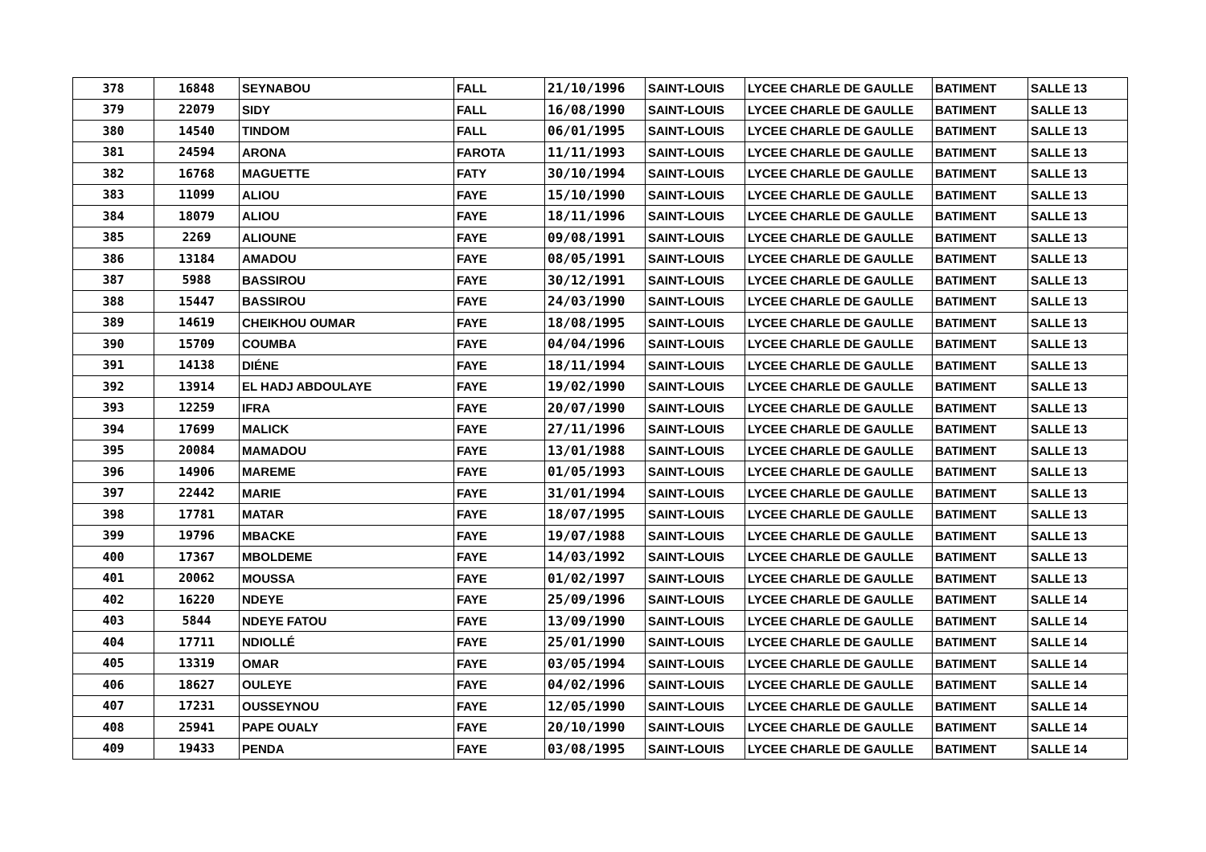| 378 | 16848 | SEYNABOU | FALL | 21/10/1996 | SAINT-LOUIS | LYCEE CHARLE DE GAULLE | BATIMENT | SALLE 13 |
| 379 | 22079 | SIDY | FALL | 16/08/1990 | SAINT-LOUIS | LYCEE CHARLE DE GAULLE | BATIMENT | SALLE 13 |
| 380 | 14540 | TINDOM | FALL | 06/01/1995 | SAINT-LOUIS | LYCEE CHARLE DE GAULLE | BATIMENT | SALLE 13 |
| 381 | 24594 | ARONA | FAROTA | 11/11/1993 | SAINT-LOUIS | LYCEE CHARLE DE GAULLE | BATIMENT | SALLE 13 |
| 382 | 16768 | MAGUETTE | FATY | 30/10/1994 | SAINT-LOUIS | LYCEE CHARLE DE GAULLE | BATIMENT | SALLE 13 |
| 383 | 11099 | ALIOU | FAYE | 15/10/1990 | SAINT-LOUIS | LYCEE CHARLE DE GAULLE | BATIMENT | SALLE 13 |
| 384 | 18079 | ALIOU | FAYE | 18/11/1996 | SAINT-LOUIS | LYCEE CHARLE DE GAULLE | BATIMENT | SALLE 13 |
| 385 | 2269 | ALIOUNE | FAYE | 09/08/1991 | SAINT-LOUIS | LYCEE CHARLE DE GAULLE | BATIMENT | SALLE 13 |
| 386 | 13184 | AMADOU | FAYE | 08/05/1991 | SAINT-LOUIS | LYCEE CHARLE DE GAULLE | BATIMENT | SALLE 13 |
| 387 | 5988 | BASSIROU | FAYE | 30/12/1991 | SAINT-LOUIS | LYCEE CHARLE DE GAULLE | BATIMENT | SALLE 13 |
| 388 | 15447 | BASSIROU | FAYE | 24/03/1990 | SAINT-LOUIS | LYCEE CHARLE DE GAULLE | BATIMENT | SALLE 13 |
| 389 | 14619 | CHEIKHOU OUMAR | FAYE | 18/08/1995 | SAINT-LOUIS | LYCEE CHARLE DE GAULLE | BATIMENT | SALLE 13 |
| 390 | 15709 | COUMBA | FAYE | 04/04/1996 | SAINT-LOUIS | LYCEE CHARLE DE GAULLE | BATIMENT | SALLE 13 |
| 391 | 14138 | DIÉNE | FAYE | 18/11/1994 | SAINT-LOUIS | LYCEE CHARLE DE GAULLE | BATIMENT | SALLE 13 |
| 392 | 13914 | EL HADJ ABDOULAYE | FAYE | 19/02/1990 | SAINT-LOUIS | LYCEE CHARLE DE GAULLE | BATIMENT | SALLE 13 |
| 393 | 12259 | IFRA | FAYE | 20/07/1990 | SAINT-LOUIS | LYCEE CHARLE DE GAULLE | BATIMENT | SALLE 13 |
| 394 | 17699 | MALICK | FAYE | 27/11/1996 | SAINT-LOUIS | LYCEE CHARLE DE GAULLE | BATIMENT | SALLE 13 |
| 395 | 20084 | MAMADOU | FAYE | 13/01/1988 | SAINT-LOUIS | LYCEE CHARLE DE GAULLE | BATIMENT | SALLE 13 |
| 396 | 14906 | MAREME | FAYE | 01/05/1993 | SAINT-LOUIS | LYCEE CHARLE DE GAULLE | BATIMENT | SALLE 13 |
| 397 | 22442 | MARIE | FAYE | 31/01/1994 | SAINT-LOUIS | LYCEE CHARLE DE GAULLE | BATIMENT | SALLE 13 |
| 398 | 17781 | MATAR | FAYE | 18/07/1995 | SAINT-LOUIS | LYCEE CHARLE DE GAULLE | BATIMENT | SALLE 13 |
| 399 | 19796 | MBACKE | FAYE | 19/07/1988 | SAINT-LOUIS | LYCEE CHARLE DE GAULLE | BATIMENT | SALLE 13 |
| 400 | 17367 | MBOLDEME | FAYE | 14/03/1992 | SAINT-LOUIS | LYCEE CHARLE DE GAULLE | BATIMENT | SALLE 13 |
| 401 | 20062 | MOUSSA | FAYE | 01/02/1997 | SAINT-LOUIS | LYCEE CHARLE DE GAULLE | BATIMENT | SALLE 13 |
| 402 | 16220 | NDEYE | FAYE | 25/09/1996 | SAINT-LOUIS | LYCEE CHARLE DE GAULLE | BATIMENT | SALLE 14 |
| 403 | 5844 | NDEYE FATOU | FAYE | 13/09/1990 | SAINT-LOUIS | LYCEE CHARLE DE GAULLE | BATIMENT | SALLE 14 |
| 404 | 17711 | NDIOLLÉ | FAYE | 25/01/1990 | SAINT-LOUIS | LYCEE CHARLE DE GAULLE | BATIMENT | SALLE 14 |
| 405 | 13319 | OMAR | FAYE | 03/05/1994 | SAINT-LOUIS | LYCEE CHARLE DE GAULLE | BATIMENT | SALLE 14 |
| 406 | 18627 | OULEYE | FAYE | 04/02/1996 | SAINT-LOUIS | LYCEE CHARLE DE GAULLE | BATIMENT | SALLE 14 |
| 407 | 17231 | OUSSEYNOU | FAYE | 12/05/1990 | SAINT-LOUIS | LYCEE CHARLE DE GAULLE | BATIMENT | SALLE 14 |
| 408 | 25941 | PAPE OUALY | FAYE | 20/10/1990 | SAINT-LOUIS | LYCEE CHARLE DE GAULLE | BATIMENT | SALLE 14 |
| 409 | 19433 | PENDA | FAYE | 03/08/1995 | SAINT-LOUIS | LYCEE CHARLE DE GAULLE | BATIMENT | SALLE 14 |